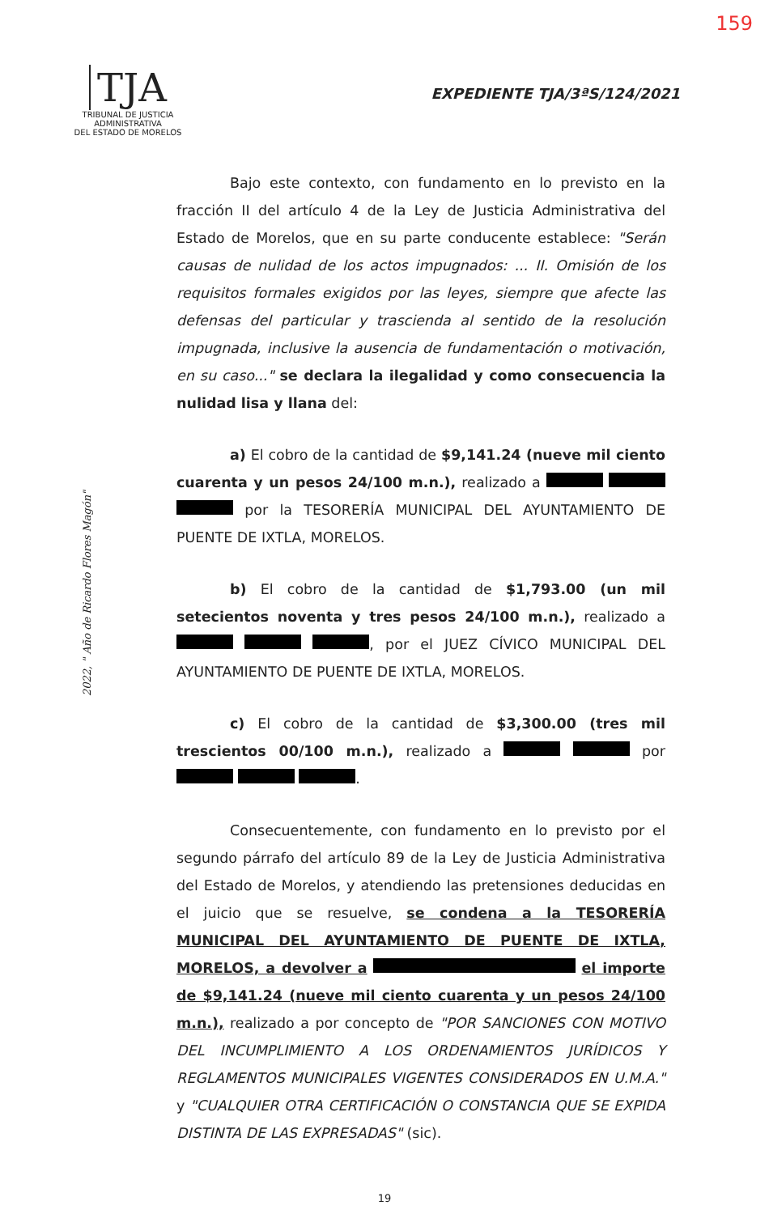159
TJA
TRIBUNAL DE JUSTICIA ADMINISTRATIVA
DEL ESTADO DE MORELOS
EXPEDIENTE TJA/3ªS/124/2021
2022, " Año de Ricardo Flores Magón"
Bajo este contexto, con fundamento en lo previsto en la fracción II del artículo 4 de la Ley de Justicia Administrativa del Estado de Morelos, que en su parte conducente establece: "Serán causas de nulidad de los actos impugnados: ... II. Omisión de los requisitos formales exigidos por las leyes, siempre que afecte las defensas del particular y trascienda al sentido de la resolución impugnada, inclusive la ausencia de fundamentación o motivación, en su caso..." se declara la ilegalidad y como consecuencia la nulidad lisa y llana del:
a) El cobro de la cantidad de $9,141.24 (nueve mil ciento cuarenta y un pesos 24/100 m.n.), realizado a por la TESORERÍA MUNICIPAL DEL AYUNTAMIENTO DE PUENTE DE IXTLA, MORELOS.
b) El cobro de la cantidad de $1,793.00 (un mil setecientos noventa y tres pesos 24/100 m.n.), realizado a , por el JUEZ CÍVICO MUNICIPAL DEL AYUNTAMIENTO DE PUENTE DE IXTLA, MORELOS.
c) El cobro de la cantidad de $3,300.00 (tres mil trescientos 00/100 m.n.), realizado a por .
Consecuentemente, con fundamento en lo previsto por el segundo párrafo del artículo 89 de la Ley de Justicia Administrativa del Estado de Morelos, y atendiendo las pretensiones deducidas en el juicio que se resuelve, se condena a la TESORERÍA MUNICIPAL DEL AYUNTAMIENTO DE PUENTE DE IXTLA, MORELOS, a devolver a el importe de $9,141.24 (nueve mil ciento cuarenta y un pesos 24/100 m.n.), realizado a por concepto de "POR SANCIONES CON MOTIVO DEL INCUMPLIMIENTO A LOS ORDENAMIENTOS JURÍDICOS Y REGLAMENTOS MUNICIPALES VIGENTES CONSIDERADOS EN U.M.A." y "CUALQUIER OTRA CERTIFICACIÓN O CONSTANCIA QUE SE EXPIDA DISTINTA DE LAS EXPRESADAS" (sic).
19